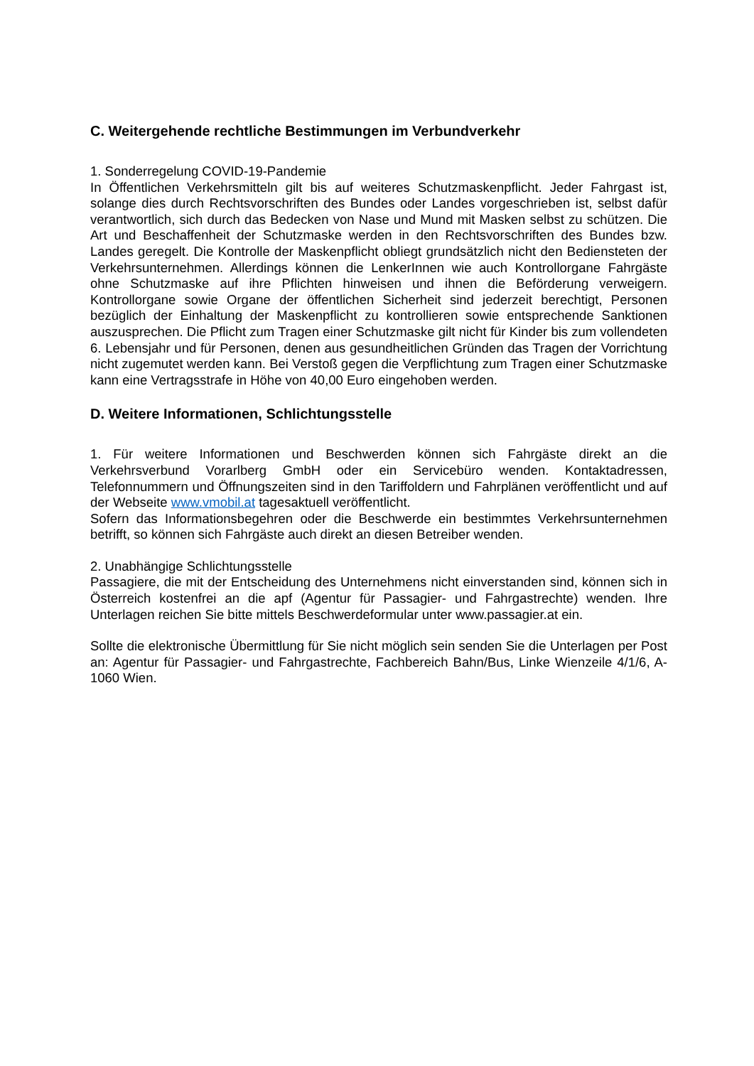C. Weitergehende rechtliche Bestimmungen im Verbundverkehr
1. Sonderregelung COVID-19-Pandemie
In Öffentlichen Verkehrsmitteln gilt bis auf weiteres Schutzmaskenpflicht. Jeder Fahrgast ist, solange dies durch Rechtsvorschriften des Bundes oder Landes vorgeschrieben ist, selbst dafür verantwortlich, sich durch das Bedecken von Nase und Mund mit Masken selbst zu schützen. Die Art und Beschaffenheit der Schutzmaske werden in den Rechtsvorschriften des Bundes bzw. Landes geregelt. Die Kontrolle der Maskenpflicht obliegt grundsätzlich nicht den Bediensteten der Verkehrsunternehmen. Allerdings können die LenkerInnen wie auch Kontrollorgane Fahrgäste ohne Schutzmaske auf ihre Pflichten hinweisen und ihnen die Beförderung verweigern. Kontrollorgane sowie Organe der öffentlichen Sicherheit sind jederzeit berechtigt, Personen bezüglich der Einhaltung der Maskenpflicht zu kontrollieren sowie entsprechende Sanktionen auszusprechen. Die Pflicht zum Tragen einer Schutzmaske gilt nicht für Kinder bis zum vollendeten 6. Lebensjahr und für Personen, denen aus gesundheitlichen Gründen das Tragen der Vorrichtung nicht zugemutet werden kann. Bei Verstoß gegen die Verpflichtung zum Tragen einer Schutzmaske kann eine Vertragsstrafe in Höhe von 40,00 Euro eingehoben werden.
D. Weitere Informationen, Schlichtungsstelle
1. Für weitere Informationen und Beschwerden können sich Fahrgäste direkt an die Verkehrsverbund Vorarlberg GmbH oder ein Servicebüro wenden. Kontaktadressen, Telefonnummern und Öffnungszeiten sind in den Tariffoldern und Fahrplänen veröffentlicht und auf der Webseite www.vmobil.at tagesaktuell veröffentlicht.
Sofern das Informationsbegehren oder die Beschwerde ein bestimmtes Verkehrsunternehmen betrifft, so können sich Fahrgäste auch direkt an diesen Betreiber wenden.
2. Unabhängige Schlichtungsstelle
Passagiere, die mit der Entscheidung des Unternehmens nicht einverstanden sind, können sich in Österreich kostenfrei an die apf (Agentur für Passagier- und Fahrgastrechte) wenden. Ihre Unterlagen reichen Sie bitte mittels Beschwerdeformular unter www.passagier.at ein.
Sollte die elektronische Übermittlung für Sie nicht möglich sein senden Sie die Unterlagen per Post an: Agentur für Passagier- und Fahrgastrechte, Fachbereich Bahn/Bus, Linke Wienzeile 4/1/6, A-1060 Wien.